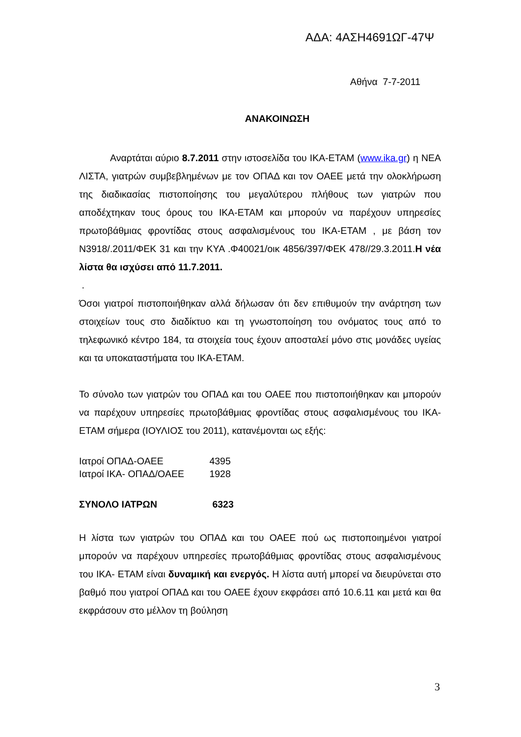ΑΔΑ: 4ΑΣΗ4691ΩΓ-47Ψ
Αθήνα 7-7-2011
ΑΝΑΚΟΙΝΩΣΗ
Αναρτάται αύριο 8.7.2011 στην ιστοσελίδα του ΙΚΑ-ΕΤΑΜ (www.ika.gr) η ΝΕΑ ΛΙΣΤΑ, γιατρών συμβεβλημένων με τον ΟΠΑΔ και τον ΟΑΕΕ μετά την ολοκλήρωση της διαδικασίας πιστοποίησης του μεγαλύτερου πλήθους των γιατρών που αποδέχτηκαν τους όρους του ΙΚΑ-ΕΤΑΜ και μπορούν να παρέχουν υπηρεσίες πρωτοβάθμιας φροντίδας στους ασφαλισμένους του ΙΚΑ-ΕΤΑΜ , με βάση τον Ν3918/.2011/ΦΕΚ 31 και την ΚΥΑ .Φ40021/οικ 4856/397/ΦΕΚ 478//29.3.2011.Η νέα λίστα θα ισχύσει από 11.7.2011.
.
Όσοι γιατροί πιστοποιήθηκαν αλλά δήλωσαν ότι δεν επιθυμούν την ανάρτηση των στοιχείων τους στο διαδίκτυο και τη γνωστοποίηση του ονόματος τους από το τηλεφωνικό κέντρο 184, τα στοιχεία τους έχουν αποσταλεί μόνο στις μονάδες υγείας και τα υποκαταστήματα του ΙΚΑ-ΕΤΑΜ.
Το σύνολο των γιατρών του ΟΠΑΔ και του ΟΑΕΕ που πιστοποιήθηκαν και μπορούν να παρέχουν υπηρεσίες πρωτοβάθμιας φροντίδας στους ασφαλισμένους του ΙΚΑ-ΕΤΑΜ σήμερα (ΙΟΥΛΙΟΣ του 2011), κατανέμονται ως εξής:
Ιατροί ΟΠΑΔ-ΟΑΕΕ 4395
Ιατροί ΙΚΑ- ΟΠΑΔ/ΟΑΕΕ 1928
ΣΥΝΟΛΟ ΙΑΤΡΩΝ 6323
Η λίστα των γιατρών του ΟΠΑΔ και του ΟΑΕΕ πού ως πιστοποιημένοι γιατροί μπορούν να παρέχουν υπηρεσίες πρωτοβάθμιας φροντίδας στους ασφαλισμένους του ΙΚΑ- ΕΤΑΜ είναι δυναμική και ενεργός. Η λίστα αυτή μπορεί να διευρύνεται στο βαθμό που γιατροί ΟΠΑΔ και του ΟΑΕΕ έχουν εκφράσει από 10.6.11 και μετά και θα εκφράσουν στο μέλλον τη βούληση
3